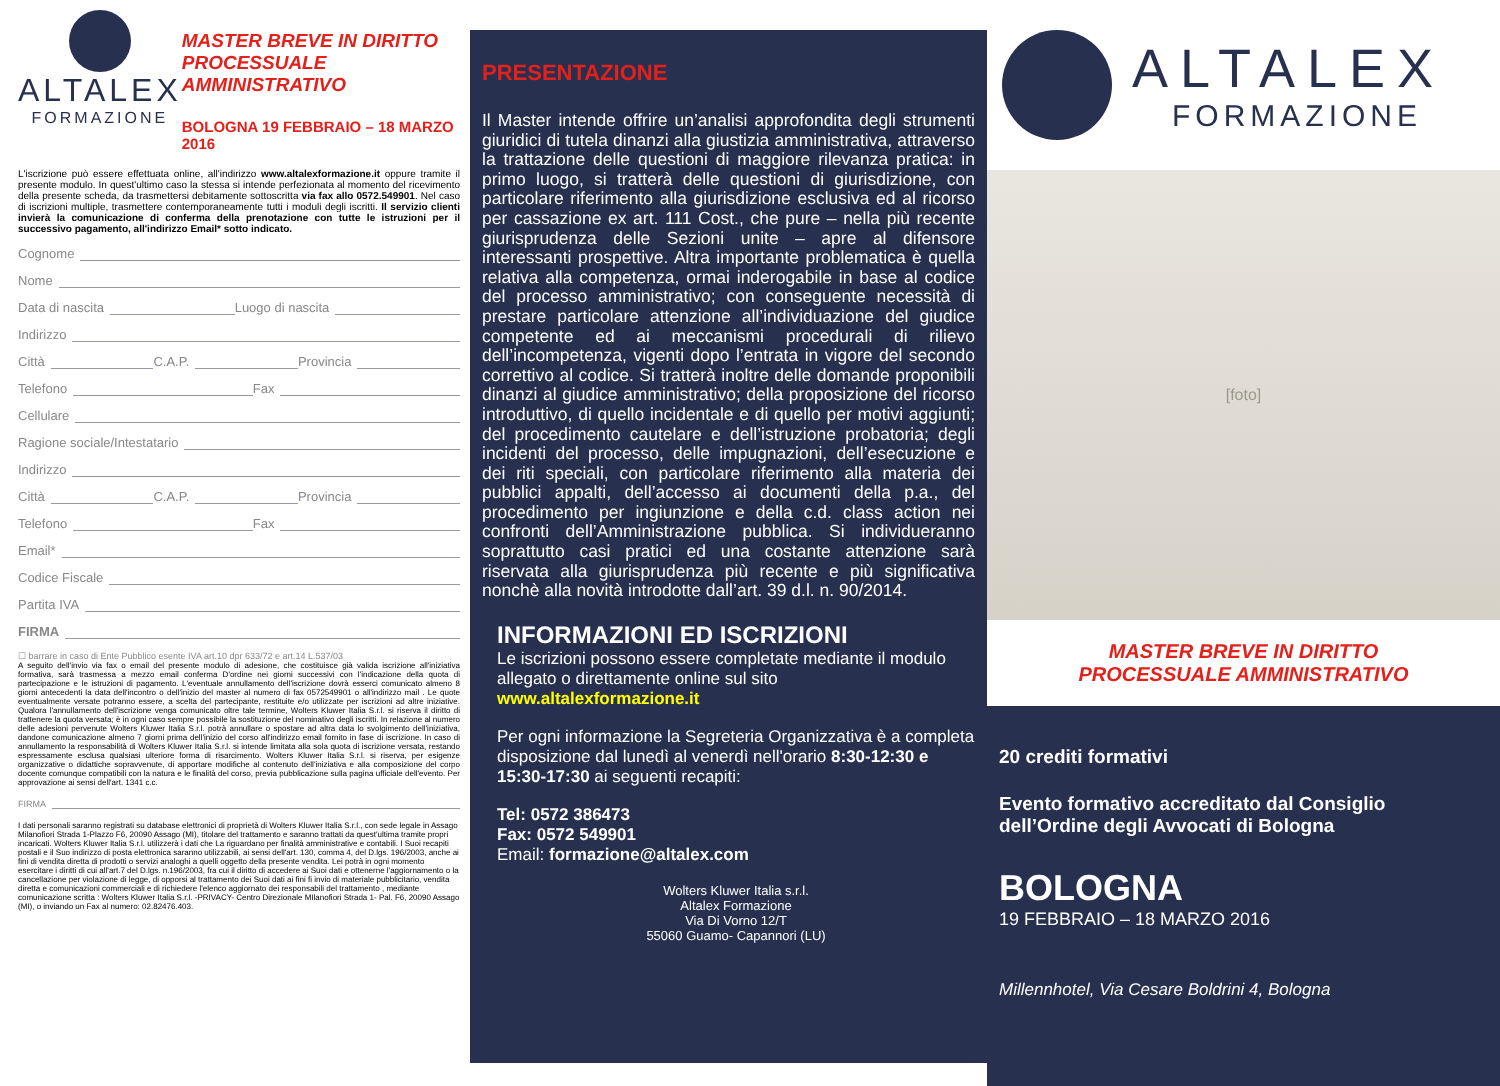ALTALEX
FORMAZIONE
MASTER BREVE IN DIRITTO PROCESSUALE AMMINISTRATIVO
BOLOGNA 19 FEBBRAIO – 18 MARZO 2016
L'iscrizione può essere effettuata online, all'indirizzo www.altalexformazione.it oppure tramite il presente modulo. In quest'ultimo caso la stessa si intende perfezionata al momento del ricevimento della presente scheda, da trasmettersi debitamente sottoscritta via fax allo 0572.549901. Nel caso di iscrizioni multiple, trasmettere contemporaneamente tutti i moduli degli iscritti. Il servizio clienti invierà la comunicazione di conferma della prenotazione con tutte le istruzioni per il successivo pagamento, all'indirizzo Email* sotto indicato.
Cognome
Nome
Data di nascita Luogo di nascita
Indirizzo
Città C.A.P. Provincia
Telefono Fax
Cellulare
Ragione sociale/Intestatario
Indirizzo
Città C.A.P. Provincia
Telefono Fax
Email*
Codice Fiscale
Partita IVA
FIRMA
☐ barrare in caso di Ente Pubblico esente IVA art.10 dpr 633/72 e art.14 L.537/03
A seguito dell'invio via fax o email del presente modulo di adesione, che costituisce già valida iscrizione all'iniziativa formativa, sarà trasmessa a mezzo email conferma D'ordine nei giorni successivi con l'indicazione della quota di partecipazione e le istruzioni di pagamento. L'eventuale annullamento dell'iscrizione dovrà esserci comunicato almeno 8 giorni antecedenti la data dell'incontro o dell'inizio del master al numero di fax 0572549901 o all'indirizzo mail . Le quote eventualmente versate potranno essere, a scelta del partecipante, restituite e/o utilizzate per iscrizioni ad altre iniziative. Qualora l'annullamento dell'iscrizione venga comunicato oltre tale termine, Wolters Kluwer Italia S.r.l. si riserva il diritto di trattenere la quota versata; è in ogni caso sempre possibile la sostituzione del nominativo degli iscritti. In relazione al numero delle adesioni pervenute Wolters Kluwer Italia S.r.l. potrà annullare o spostare ad altra data lo svolgimento dell'iniziativa, dandone comunicazione almeno 7 giorni prima dell'inizio del corso all'indirizzo email fornito in fase di iscrizione. In caso di annullamento la responsabilità di Wolters Kluwer Italia S.r.l. si intende limitata alla sola quota di iscrizione versata, restando espressamente esclusa qualsiasi ulteriore forma di risarcimento. Wolters Kluwer Italia S.r.l. si riserva, per esigenze organizzative o didattiche sopravvenute, di apportare modifiche al contenuto dell'iniziativa e alla composizione del corpo docente comunque compatibili con la natura e le finalità del corso, previa pubblicazione sulla pagina ufficiale dell'evento. Per approvazione ai sensi dell'art. 1341 c.c.
FIRMA
I dati personali saranno registrati su database elettronici di proprietà di Wolters Kluwer Italia S.r.l., con sede legale in Assago Milanofiori Strada 1-Plazzo F6, 20090 Assago (MI), titolare del trattamento e saranno trattati da quest'ultima tramite propri incaricati. Wolters Kluwer Italia S.r.l. utilizzerà i dati che La riguardano per finalità amministrative e contabili. I Suoi recapiti postali e il Suo indirizzo di posta elettronica saranno utilizzabili, ai sensi dell'art. 130, comma 4, del D.lgs. 196/2003, anche ai fini di vendita diretta di prodotti o servizi analoghi a quelli oggetto della presente vendita. Lei potrà in ogni momento esercitare i diritti di cui all'art.7 del D.lgs. n.196/2003, fra cui il diritto di accedere ai Suoi dati e ottenerne l'aggiornamento o la cancellazione per violazione di legge, di opporsi al trattamento dei Suoi dati ai fini fi invio di materiale pubblicitario, vendita diretta e comunicazioni commerciali e di richiedere l'elenco aggiornato dei responsabili del trattamento , mediante comunicazione scritta : Wolters Kluwer Italia S.r.l. -PRIVACY- Centro Direzionale MIlanofiori Strada 1- Pal. F6, 20090 Assago (MI), o inviando un Fax al numero: 02.82476.403.
PRESENTAZIONE
Il Master intende offrire un’analisi approfondita degli strumenti giuridici di tutela dinanzi alla giustizia amministrativa, attraverso la trattazione delle questioni di maggiore rilevanza pratica: in primo luogo, si tratterà delle questioni di giurisdizione, con particolare riferimento alla giurisdizione esclusiva ed al ricorso per cassazione ex art. 111 Cost., che pure – nella più recente giurisprudenza delle Sezioni unite – apre al difensore interessanti prospettive. Altra importante problematica è quella relativa alla competenza, ormai inderogabile in base al codice del processo amministrativo; con conseguente necessità di prestare particolare attenzione all’individuazione del giudice competente ed ai meccanismi procedurali di rilievo dell’incompetenza, vigenti dopo l’entrata in vigore del secondo correttivo al codice. Si tratterà inoltre delle domande proponibili dinanzi al giudice amministrativo; della proposizione del ricorso introduttivo, di quello incidentale e di quello per motivi aggiunti; del procedimento cautelare e dell’istruzione probatoria; degli incidenti del processo, delle impugnazioni, dell’esecuzione e dei riti speciali, con particolare riferimento alla materia dei pubblici appalti, dell’accesso ai documenti della p.a., del procedimento per ingiunzione e della c.d. class action nei confronti dell’Amministrazione pubblica. Si individueranno soprattutto casi pratici ed una costante attenzione sarà riservata alla giurisprudenza più recente e più significativa nonchè alla novità introdotte dall’art. 39 d.l. n. 90/2014.
INFORMAZIONI ED ISCRIZIONI
Le iscrizioni possono essere completate mediante il modulo allegato o direttamente online sul sito www.altalexformazione.it
Per ogni informazione la Segreteria Organizzativa è a completa disposizione dal lunedì al venerdì nell'orario 8:30-12:30 e 15:30-17:30 ai seguenti recapiti:
Tel: 0572 386473
Fax: 0572 549901
Email: formazione@altalex.com
Wolters Kluwer Italia s.r.l.
Altalex Formazione
Via Di Vorno 12/T
55060 Guamo- Capannori (LU)
ALTALEX
FORMAZIONE
[foto]
MASTER BREVE IN DIRITTO
PROCESSUALE AMMINISTRATIVO
20 crediti formativi
Evento formativo accreditato dal Consiglio dell’Ordine degli Avvocati di Bologna
BOLOGNA
19 FEBBRAIO – 18 MARZO 2016
Millennhotel, Via Cesare Boldrini 4, Bologna